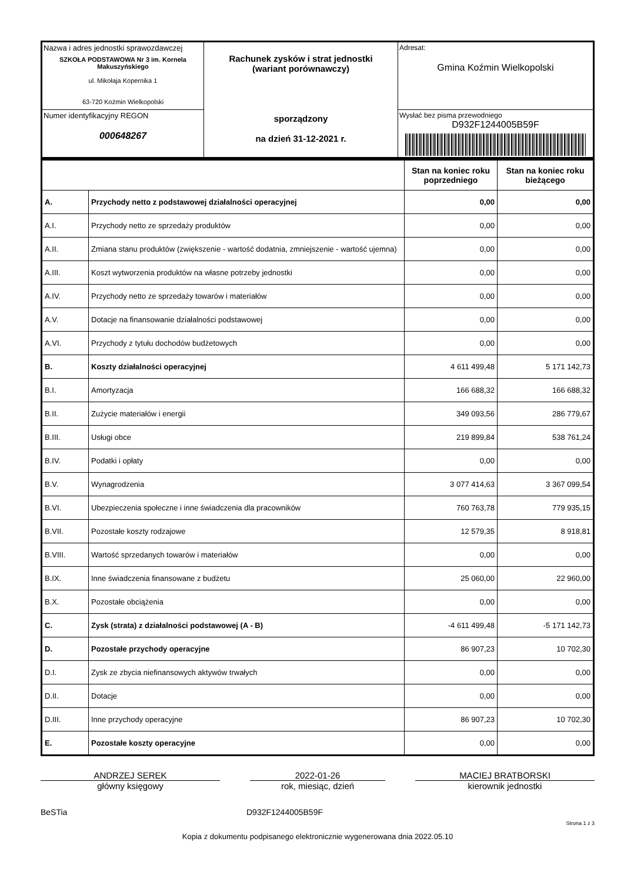| Nazwa i adres jednostki sprawozdawczej SZKOŁA PODSTAWOWA Nr 3 im. Kornela Makuszyńskiego ul. Mikołaja Kopernika 1 63-720 Koźmin Wielkopolski | Rachunek zysków i strat jednostki (wariant porównawczy) sporządzony na dzień 31-12-2021 r. | Adresat: Gmina Koźmin Wielkopolski |
| Numer identyfikacyjny REGON 000648267 | | Wysłać bez pisma przewodniego D932F1244005B59F |
| | | Stan na koniec roku poprzedniego | Stan na koniec roku bieżącego |
| --- | --- | --- | --- |
| A. | Przychody netto z podstawowej działalności operacyjnej | 0,00 | 0,00 |
| A.I. | Przychody netto ze sprzedaży produktów | 0,00 | 0,00 |
| A.II. | Zmiana stanu produktów (zwiększenie - wartość dodatnia, zmniejszenie - wartość ujemna) | 0,00 | 0,00 |
| A.III. | Koszt wytworzenia produktów na własne potrzeby jednostki | 0,00 | 0,00 |
| A.IV. | Przychody netto ze sprzedaży towarów i materiałów | 0,00 | 0,00 |
| A.V. | Dotacje na finansowanie działalności podstawowej | 0,00 | 0,00 |
| A.VI. | Przychody z tytułu dochodów budżetowych | 0,00 | 0,00 |
| B. | Koszty działalności operacyjnej | 4 611 499,48 | 5 171 142,73 |
| B.I. | Amortyzacja | 166 688,32 | 166 688,32 |
| B.II. | Zużycie materiałów i energii | 349 093,56 | 286 779,67 |
| B.III. | Usługi obce | 219 899,84 | 538 761,24 |
| B.IV. | Podatki i opłaty | 0,00 | 0,00 |
| B.V. | Wynagrodzenia | 3 077 414,63 | 3 367 099,54 |
| B.VI. | Ubezpieczenia społeczne i inne świadczenia dla pracowników | 760 763,78 | 779 935,15 |
| B.VII. | Pozostałe koszty rodzajowe | 12 579,35 | 8 918,81 |
| B.VIII. | Wartość sprzedanych towarów i materiałów | 0,00 | 0,00 |
| B.IX. | Inne świadczenia finansowane z budżetu | 25 060,00 | 22 960,00 |
| B.X. | Pozostałe obciążenia | 0,00 | 0,00 |
| C. | Zysk (strata) z działalności podstawowej (A - B) | -4 611 499,48 | -5 171 142,73 |
| D. | Pozostałe przychody operacyjne | 86 907,23 | 10 702,30 |
| D.I. | Zysk ze zbycia niefinansowych aktywów trwałych | 0,00 | 0,00 |
| D.II. | Dotacje | 0,00 | 0,00 |
| D.III. | Inne przychody operacyjne | 86 907,23 | 10 702,30 |
| E. | Pozostałe koszty operacyjne | 0,00 | 0,00 |
ANDRZEJ SEREK
główny księgowy
2022-01-26
rok, miesiąc, dzień
MACIEJ BRATBORSKI
kierownik jednostki
BeSTia D932F1244005B59F
Strona 1 z 3
Kopia z dokumentu podpisanego elektronicznie wygenerowana dnia 2022.05.10